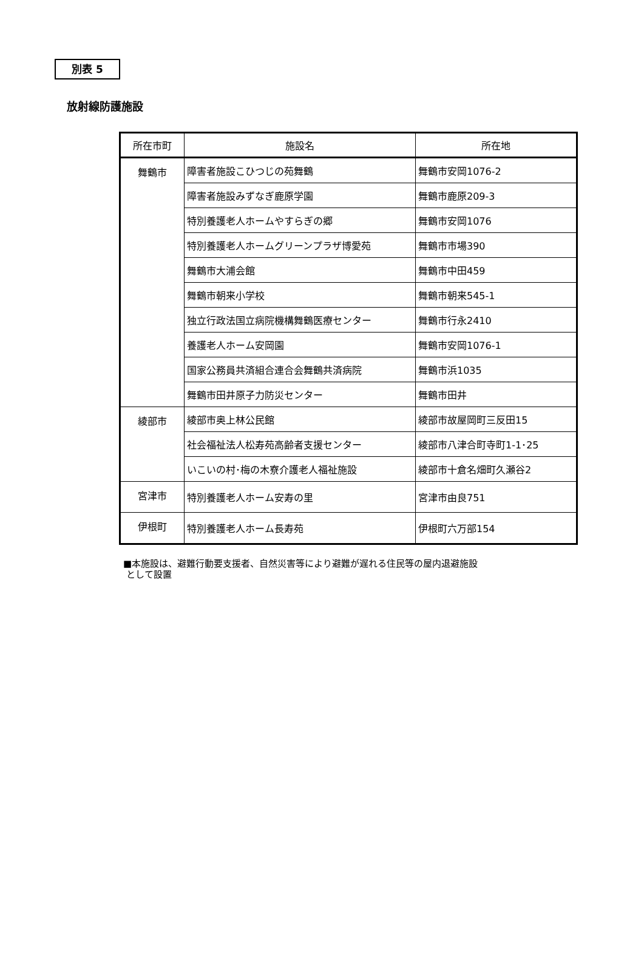別表 5
放射線防護施設
| 所在市町 | 施設名 | 所在地 |
| --- | --- | --- |
| 舞鶴市 | 障害者施設こひつじの苑舞鶴 | 舞鶴市安岡1076-2 |
| | 障害者施設みずなぎ鹿原学園 | 舞鶴市鹿原209-3 |
| | 特別養護老人ホームやすらぎの郷 | 舞鶴市安岡1076 |
| | 特別養護老人ホームグリーンプラザ博愛苑 | 舞鶴市市場390 |
| | 舞鶴市大浦会館 | 舞鶴市中田459 |
| | 舞鶴市朝来小学校 | 舞鶴市朝来545-1 |
| | 独立行政法国立病院機構舞鶴医療センター | 舞鶴市行永2410 |
| | 養護老人ホーム安岡園 | 舞鶴市安岡1076-1 |
| | 国家公務員共済組合連合会舞鶴共済病院 | 舞鶴市浜1035 |
| | 舞鶴市田井原子力防災センター | 舞鶴市田井 |
| 綾部市 | 綾部市奥上林公民館 | 綾部市故屋岡町三反田15 |
| | 社会福祉法人松寿苑高齢者支援センター | 綾部市八津合町寺町1-1･25 |
| | いこいの村･梅の木寮介護老人福祉施設 | 綾部市十倉名畑町久瀬谷2 |
| 宮津市 | 特別養護老人ホーム安寿の里 | 宮津市由良751 |
| 伊根町 | 特別養護老人ホーム長寿苑 | 伊根町六万部154 |
■本施設は、避難行動要支援者、自然災害等により避難が遅れる住民等の屋内退避施設
として設置